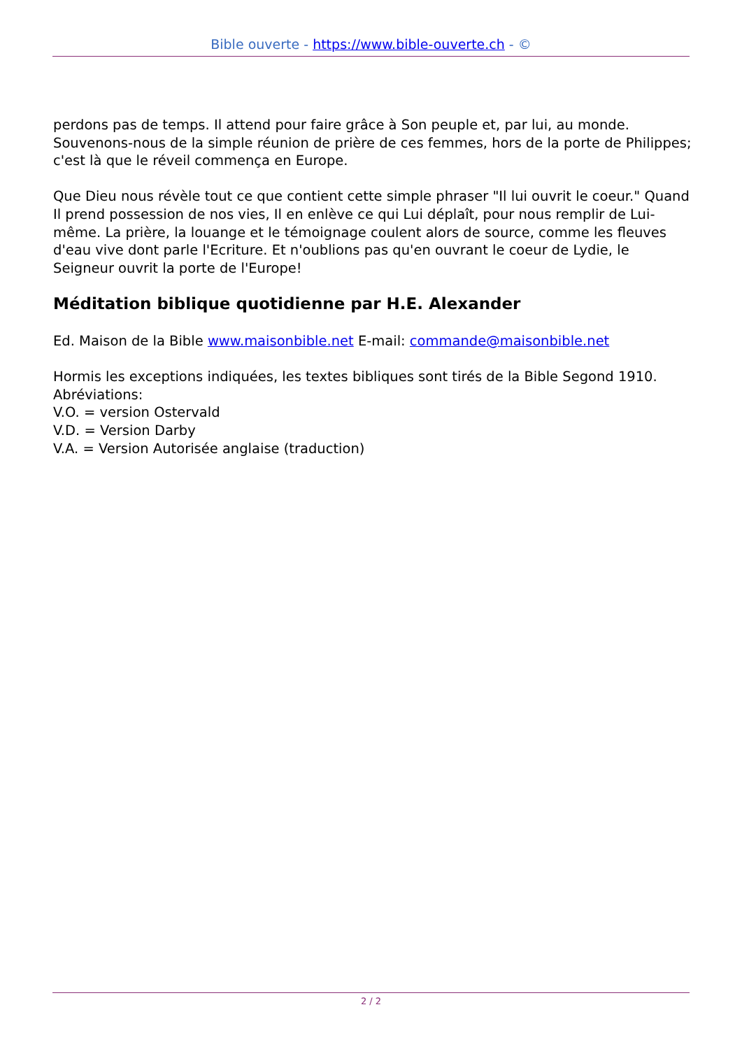Bible ouverte - https://www.bible-ouverte.ch - ©
perdons pas de temps. Il attend pour faire grâce à Son peuple et, par lui, au monde. Souvenons-nous de la simple réunion de prière de ces femmes, hors de la porte de Philippes; c'est là que le réveil commença en Europe.
Que Dieu nous révèle tout ce que contient cette simple phraser "Il lui ouvrit le coeur." Quand Il prend possession de nos vies, Il en enlève ce qui Lui déplaît, pour nous remplir de Lui-même. La prière, la louange et le témoignage coulent alors de source, comme les fleuves d'eau vive dont parle l'Ecriture. Et n'oublions pas qu'en ouvrant le coeur de Lydie, le Seigneur ouvrit la porte de l'Europe!
Méditation biblique quotidienne par H.E. Alexander
Ed. Maison de la Bible www.maisonbible.net E-mail: commande@maisonbible.net
Hormis les exceptions indiquées, les textes bibliques sont tirés de la Bible Segond 1910.
Abréviations:
V.O. = version Ostervald
V.D. = Version Darby
V.A. = Version Autorisée anglaise (traduction)
2 / 2